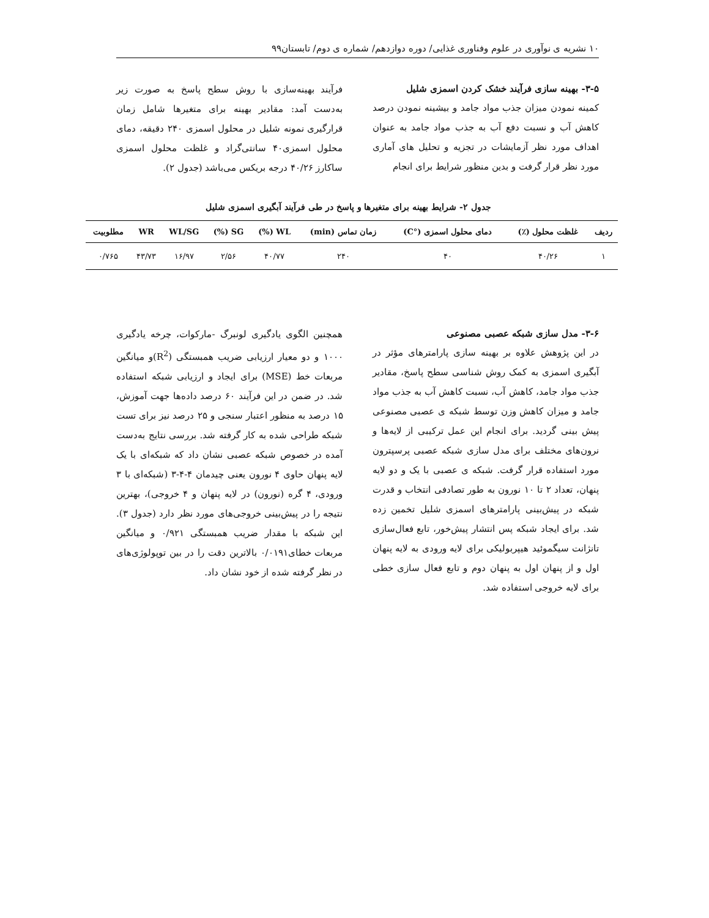۱۰ نشریه ی نوآوری در علوم وفناوری غذایی/ دوره دوازدهم/ شماره ی دوم/ تابستان۹۹
۳-۵- بهینه سازی فرآیند خشک کردن اسمزی شلیل
کمینه نمودن میزان جذب مواد جامد و بیشینه نمودن درصد کاهش آب و نسبت دفع آب به جذب مواد جامد به عنوان اهداف مورد نظر آزمایشات در تجزیه و تحلیل های آماری مورد نظر قرار گرفت و بدین منظور شرایط برای انجام
فرآیند بهینه‌سازی با روش سطح پاسخ به صورت زیر به‌دست آمد: مقادیر بهینه برای متغیرها شامل زمان قرارگیری نمونه شلیل در محلول اسمزی ۲۴۰ دقیقه، دمای محلول اسمزی۴۰ سانتی‌گراد و غلظت محلول اسمزی ساکارز ۴۰/۲۶ درجه بریکس می‌باشد (جدول ۲).
جدول ۲- شرایط بهینه برای متغیرها و پاسخ در طی فرآیند آبگیری اسمزی شلیل
| ردیف | غلظت محلول (٪) | دمای محلول اسمزی (°C) | زمان تماس (min) | WL (%) | SG (%) | WL/SG | WR | مطلوبیت |
| --- | --- | --- | --- | --- | --- | --- | --- | --- |
| ۱ | ۴۰/۲۶ | ۴۰ | ۲۴۰ | ۴۰/۷۷ | ۲/۵۶ | ۱۶/۹۷ | ۴۳/۷۳ | ۰/۷۶۵ |
۳-۶- مدل سازی شبکه عصبی مصنوعی
در این پژوهش علاوه بر بهینه سازی پارامترهای مؤثر در آبگیری اسمزی به کمک روش شناسی سطح پاسخ، مقادیر جذب مواد جامد، کاهش آب، نسبت کاهش آب به جذب مواد جامد و میزان کاهش وزن توسط شبکه ی عصبی مصنوعی پیش بینی گردید. برای انجام این عمل ترکیبی از لایه‌ها و نرون‌های مختلف برای مدل سازی شبکه عصبی پرسپترون مورد استفاده قرار گرفت. شبکه ی عصبی با یک و دو لایه پنهان، تعداد ۲ تا ۱۰ نورون به طور تصادفی انتخاب و قدرت شبکه در پیش‌بینی پارامترهای اسمزی شلیل تخمین زده شد. برای ایجاد شبکه پس انتشار پیش‌خور، تابع فعال‌سازی تانژانت سیگموئید هیپربولیکی برای لایه ورودی به لایه پنهان اول و از پنهان اول به پنهان دوم و تابع فعال سازی خطی برای لایه خروجی استفاده شد.
همچنین الگوی یادگیری لونبرگ -مارکوات، چرخه یادگیری ۱۰۰۰ و دو معیار ارزیابی ضریب همبستگی (R<sup>2</sup>)و میانگین مربعات خط (MSE) برای ایجاد و ارزیابی شبکه استفاده شد. در ضمن در این فرآیند ۶۰ درصد داده‌ها جهت آموزش، ۱۵ درصد به منظور اعتبار سنجی و ۲۵ درصد نیز برای تست شبکه طراحی شده به کار گرفته شد. بررسی نتایج به‌دست آمده در خصوص شبکه عصبی نشان داد که شبکه‌ای با یک لایه پنهان حاوی ۴ نورون یعنی چیدمان ۴-۴-۳ (شبکه‌ای با ۳ ورودی، ۴ گره (نورون) در لایه پنهان و ۴ خروجی)، بهترین نتیجه را در پیش‌بینی خروجی‌های مورد نظر دارد (جدول ۳). این شبکه با مقدار ضریب همبستگی ۰/۹۲۱ و میانگین مربعات خطای۰/۰۱۹۱ بالاترین دقت را در بین توپولوژی‌های در نظر گرفته شده از خود نشان داد.